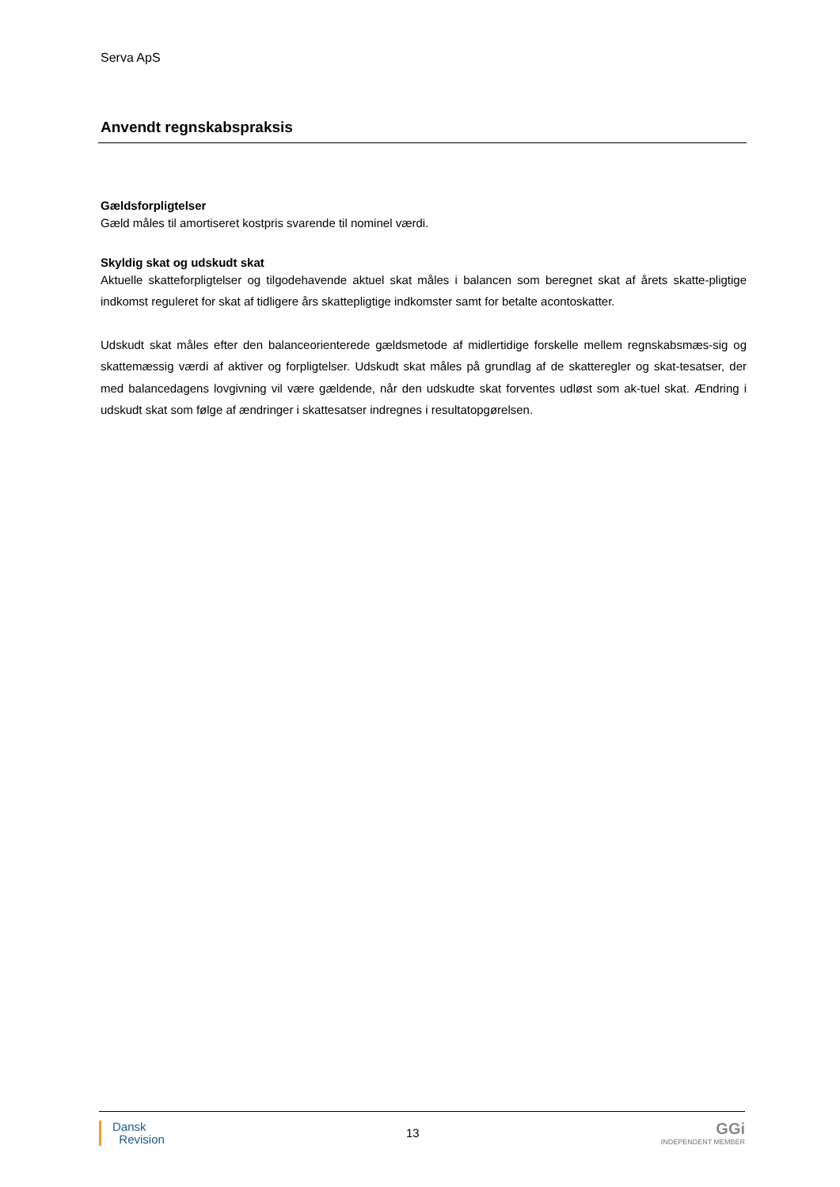Serva ApS
Anvendt regnskabspraksis
Gældsforpligtelser
Gæld måles til amortiseret kostpris svarende til nominel værdi.
Skyldig skat og udskudt skat
Aktuelle skatteforpligtelser og tilgodehavende aktuel skat måles i balancen som beregnet skat af årets skatte-pligtige indkomst reguleret for skat af tidligere års skattepligtige indkomster samt for betalte acontoskatter.
Udskudt skat måles efter den balanceorienterede gældsmetode af midlertidige forskelle mellem regnskabsmæs-sig og skattemæssig værdi af aktiver og forpligtelser. Udskudt skat måles på grundlag af de skatteregler og skat-tesatser, der med balancedagens lovgivning vil være gældende, når den udskudte skat forventes udløst som ak-tuel skat. Ændring i udskudt skat som følge af ændringer i skattesatser indregnes i resultatopgørelsen.
Dansk
Revision
13
GGi
INDEPENDENT MEMBER